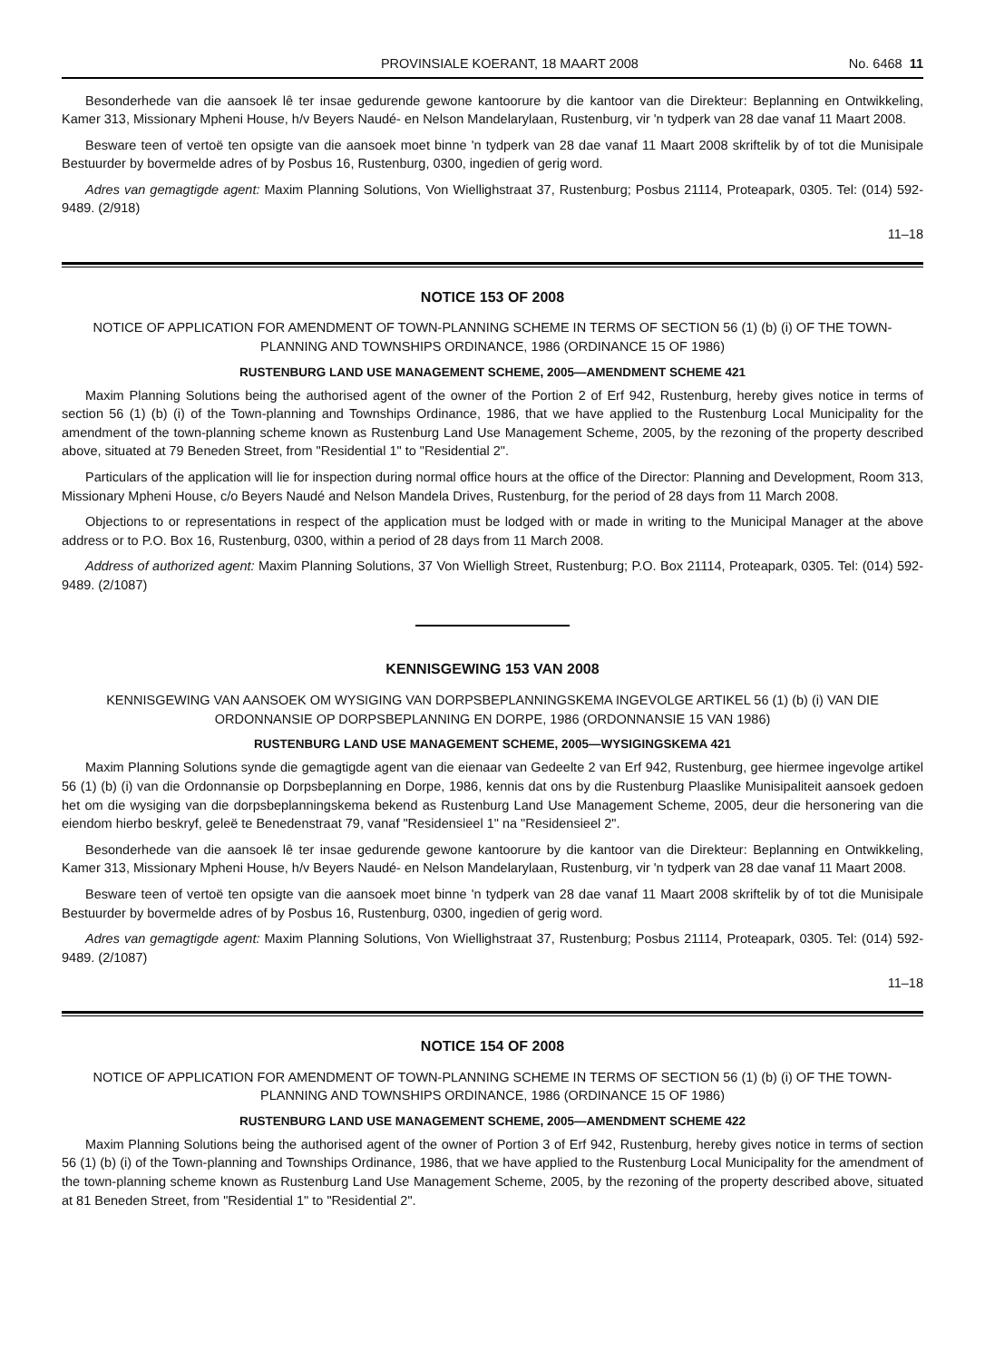PROVINSIALE KOERANT, 18 MAART 2008 No. 6468 11
Besonderhede van die aansoek lê ter insae gedurende gewone kantoorure by die kantoor van die Direkteur: Beplanning en Ontwikkeling, Kamer 313, Missionary Mpheni House, h/v Beyers Naudé- en Nelson Mandelarylaan, Rustenburg, vir 'n tydperk van 28 dae vanaf 11 Maart 2008.
Besware teen of vertoë ten opsigte van die aansoek moet binne 'n tydperk van 28 dae vanaf 11 Maart 2008 skriftelik by of tot die Munisipale Bestuurder by bovermelde adres of by Posbus 16, Rustenburg, 0300, ingedien of gerig word.
Adres van gemagtigde agent: Maxim Planning Solutions, Von Wiellighstraat 37, Rustenburg; Posbus 21114, Proteapark, 0305. Tel: (014) 592-9489. (2/918)
11–18
NOTICE 153 OF 2008
NOTICE OF APPLICATION FOR AMENDMENT OF TOWN-PLANNING SCHEME IN TERMS OF SECTION 56 (1) (b) (i) OF THE TOWN-PLANNING AND TOWNSHIPS ORDINANCE, 1986 (ORDINANCE 15 OF 1986)
RUSTENBURG LAND USE MANAGEMENT SCHEME, 2005—AMENDMENT SCHEME 421
Maxim Planning Solutions being the authorised agent of the owner of the Portion 2 of Erf 942, Rustenburg, hereby gives notice in terms of section 56 (1) (b) (i) of the Town-planning and Townships Ordinance, 1986, that we have applied to the Rustenburg Local Municipality for the amendment of the town-planning scheme known as Rustenburg Land Use Management Scheme, 2005, by the rezoning of the property described above, situated at 79 Beneden Street, from "Residential 1" to "Residential 2".
Particulars of the application will lie for inspection during normal office hours at the office of the Director: Planning and Development, Room 313, Missionary Mpheni House, c/o Beyers Naudé and Nelson Mandela Drives, Rustenburg, for the period of 28 days from 11 March 2008.
Objections to or representations in respect of the application must be lodged with or made in writing to the Municipal Manager at the above address or to P.O. Box 16, Rustenburg, 0300, within a period of 28 days from 11 March 2008.
Address of authorized agent: Maxim Planning Solutions, 37 Von Wielligh Street, Rustenburg; P.O. Box 21114, Proteapark, 0305. Tel: (014) 592-9489. (2/1087)
KENNISGEWING 153 VAN 2008
KENNISGEWING VAN AANSOEK OM WYSIGING VAN DORPSBEPLANNINGSKEMA INGEVOLGE ARTIKEL 56 (1) (b) (i) VAN DIE ORDONNANSIE OP DORPSBEPLANNING EN DORPE, 1986 (ORDONNANSIE 15 VAN 1986)
RUSTENBURG LAND USE MANAGEMENT SCHEME, 2005—WYSIGINGSKEMA 421
Maxim Planning Solutions synde die gemagtigde agent van die eienaar van Gedeelte 2 van Erf 942, Rustenburg, gee hiermee ingevolge artikel 56 (1) (b) (i) van die Ordonnansie op Dorpsbeplanning en Dorpe, 1986, kennis dat ons by die Rustenburg Plaaslike Munisipaliteit aansoek gedoen het om die wysiging van die dorpsbeplanningskema bekend as Rustenburg Land Use Management Scheme, 2005, deur die hersonering van die eiendom hierbo beskryf, geleë te Benedenstraat 79, vanaf "Residensieel 1" na "Residensieel 2".
Besonderhede van die aansoek lê ter insae gedurende gewone kantoorure by die kantoor van die Direkteur: Beplanning en Ontwikkeling, Kamer 313, Missionary Mpheni House, h/v Beyers Naudé- en Nelson Mandelarylaan, Rustenburg, vir 'n tydperk van 28 dae vanaf 11 Maart 2008.
Besware teen of vertoë ten opsigte van die aansoek moet binne 'n tydperk van 28 dae vanaf 11 Maart 2008 skriftelik by of tot die Munisipale Bestuurder by bovermelde adres of by Posbus 16, Rustenburg, 0300, ingedien of gerig word.
Adres van gemagtigde agent: Maxim Planning Solutions, Von Wiellighstraat 37, Rustenburg; Posbus 21114, Proteapark, 0305. Tel: (014) 592-9489. (2/1087)
11–18
NOTICE 154 OF 2008
NOTICE OF APPLICATION FOR AMENDMENT OF TOWN-PLANNING SCHEME IN TERMS OF SECTION 56 (1) (b) (i) OF THE TOWN-PLANNING AND TOWNSHIPS ORDINANCE, 1986 (ORDINANCE 15 OF 1986)
RUSTENBURG LAND USE MANAGEMENT SCHEME, 2005—AMENDMENT SCHEME 422
Maxim Planning Solutions being the authorised agent of the owner of Portion 3 of Erf 942, Rustenburg, hereby gives notice in terms of section 56 (1) (b) (i) of the Town-planning and Townships Ordinance, 1986, that we have applied to the Rustenburg Local Municipality for the amendment of the town-planning scheme known as Rustenburg Land Use Management Scheme, 2005, by the rezoning of the property described above, situated at 81 Beneden Street, from "Residential 1" to "Residential 2".